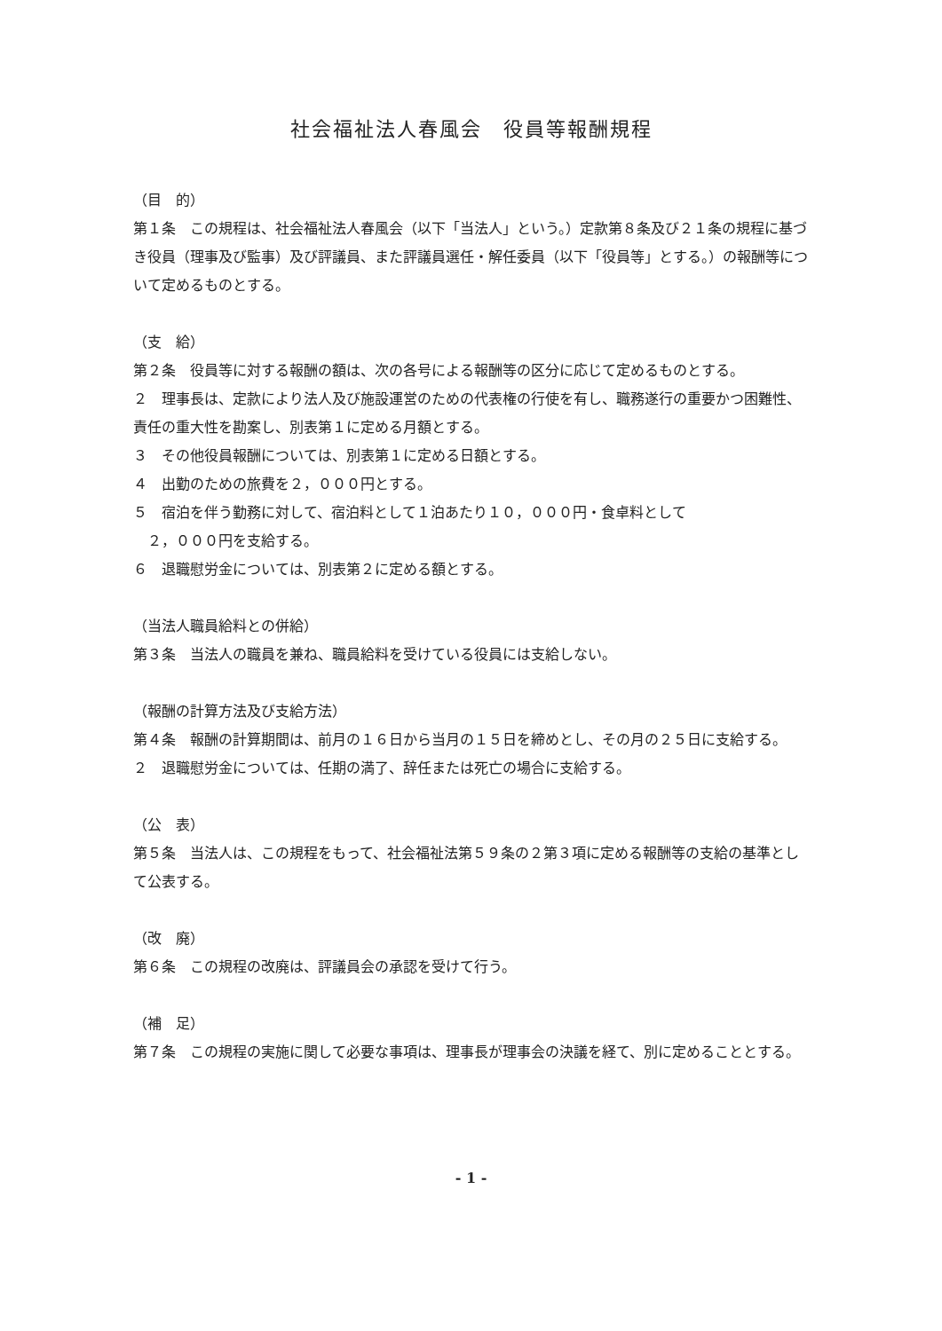社会福祉法人春風会　役員等報酬規程
（目　的）
第１条　この規程は、社会福祉法人春風会（以下「当法人」という。）定款第８条及び２１条の規程に基づき役員（理事及び監事）及び評議員、また評議員選任・解任委員（以下「役員等」とする。）の報酬等について定めるものとする。
（支　給）
第２条　役員等に対する報酬の額は、次の各号による報酬等の区分に応じて定めるものとする。
２　理事長は、定款により法人及び施設運営のための代表権の行使を有し、職務遂行の重要かつ困難性、責任の重大性を勘案し、別表第１に定める月額とする。
３　その他役員報酬については、別表第１に定める日額とする。
４　出勤のための旅費を２，０００円とする。
５　宿泊を伴う勤務に対して、宿泊料として１泊あたり１０，０００円・食卓料として
２，０００円を支給する。
６　退職慰労金については、別表第２に定める額とする。
（当法人職員給料との併給）
第３条　当法人の職員を兼ね、職員給料を受けている役員には支給しない。
（報酬の計算方法及び支給方法）
第４条　報酬の計算期間は、前月の１６日から当月の１５日を締めとし、その月の２５日に支給する。
２　退職慰労金については、任期の満了、辞任または死亡の場合に支給する。
（公　表）
第５条　当法人は、この規程をもって、社会福祉法第５９条の２第３項に定める報酬等の支給の基準として公表する。
（改　廃）
第６条　この規程の改廃は、評議員会の承認を受けて行う。
（補　足）
第７条　この規程の実施に関して必要な事項は、理事長が理事会の決議を経て、別に定めることとする。
- 1 -